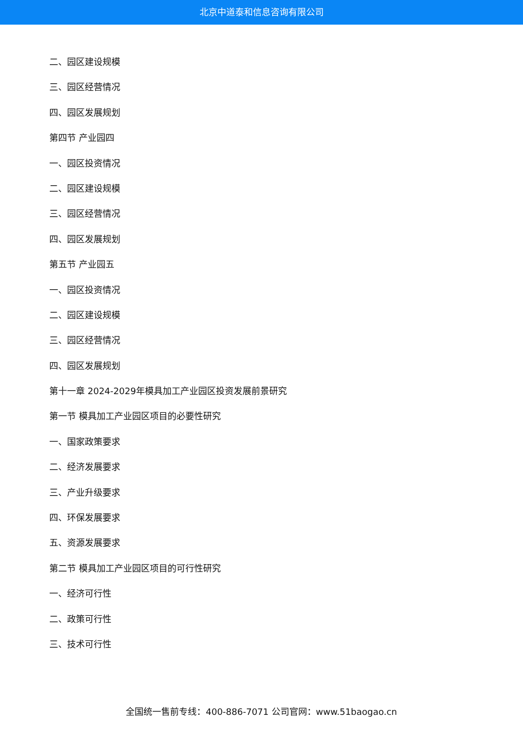北京中道泰和信息咨询有限公司
二、园区建设规模
三、园区经营情况
四、园区发展规划
第四节 产业园四
一、园区投资情况
二、园区建设规模
三、园区经营情况
四、园区发展规划
第五节 产业园五
一、园区投资情况
二、园区建设规模
三、园区经营情况
四、园区发展规划
第十一章 2024-2029年模具加工产业园区投资发展前景研究
第一节 模具加工产业园区项目的必要性研究
一、国家政策要求
二、经济发展要求
三、产业升级要求
四、环保发展要求
五、资源发展要求
第二节 模具加工产业园区项目的可行性研究
一、经济可行性
二、政策可行性
三、技术可行性
全国统一售前专线：400-886-7071 公司官网：www.51baogao.cn